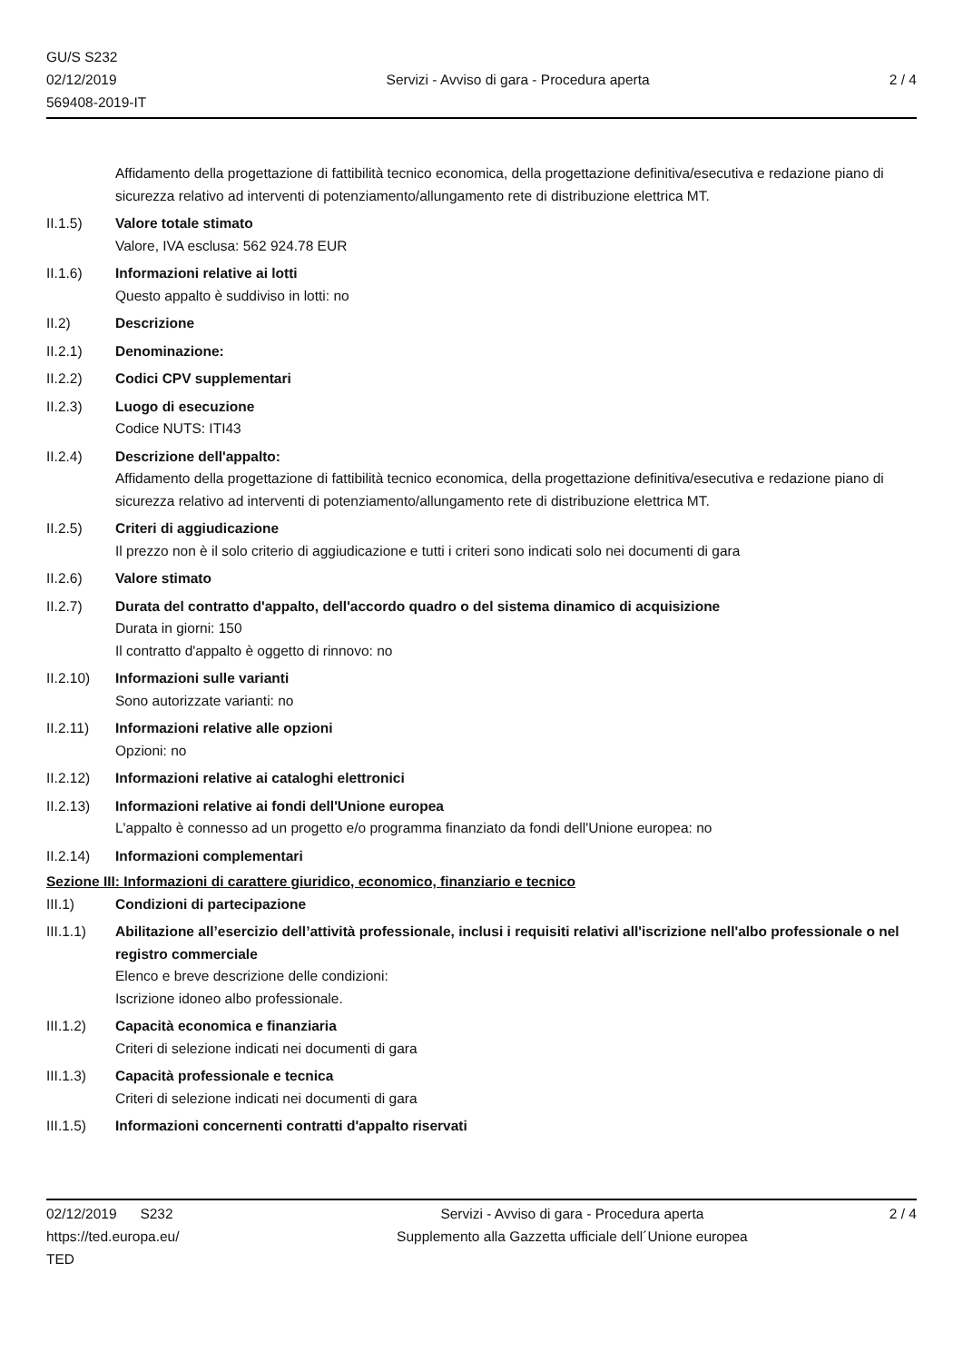GU/S S232
02/12/2019
569408-2019-IT
Servizi - Avviso di gara - Procedura aperta
2 / 4
Affidamento della progettazione di fattibilità tecnico economica, della progettazione definitiva/esecutiva e redazione piano di sicurezza relativo ad interventi di potenziamento/allungamento rete di distribuzione elettrica MT.
II.1.5) Valore totale stimato
Valore, IVA esclusa: 562 924.78 EUR
II.1.6) Informazioni relative ai lotti
Questo appalto è suddiviso in lotti: no
II.2) Descrizione
II.2.1) Denominazione:
II.2.2) Codici CPV supplementari
II.2.3) Luogo di esecuzione
Codice NUTS: ITI43
II.2.4) Descrizione dell'appalto:
Affidamento della progettazione di fattibilità tecnico economica, della progettazione definitiva/esecutiva e redazione piano di sicurezza relativo ad interventi di potenziamento/allungamento rete di distribuzione elettrica MT.
II.2.5) Criteri di aggiudicazione
Il prezzo non è il solo criterio di aggiudicazione e tutti i criteri sono indicati solo nei documenti di gara
II.2.6) Valore stimato
II.2.7) Durata del contratto d'appalto, dell'accordo quadro o del sistema dinamico di acquisizione
Durata in giorni: 150
Il contratto d'appalto è oggetto di rinnovo: no
II.2.10) Informazioni sulle varianti
Sono autorizzate varianti: no
II.2.11) Informazioni relative alle opzioni
Opzioni: no
II.2.12) Informazioni relative ai cataloghi elettronici
II.2.13) Informazioni relative ai fondi dell'Unione europea
L'appalto è connesso ad un progetto e/o programma finanziato da fondi dell'Unione europea: no
II.2.14) Informazioni complementari
Sezione III: Informazioni di carattere giuridico, economico, finanziario e tecnico
III.1) Condizioni di partecipazione
III.1.1) Abilitazione all’esercizio dell’attività professionale, inclusi i requisiti relativi all'iscrizione nell'albo professionale o nel registro commerciale
Elenco e breve descrizione delle condizioni:
Iscrizione idoneo albo professionale.
III.1.2) Capacità economica e finanziaria
Criteri di selezione indicati nei documenti di gara
III.1.3) Capacità professionale e tecnica
Criteri di selezione indicati nei documenti di gara
III.1.5) Informazioni concernenti contratti d'appalto riservati
02/12/2019 S232
https://ted.europa.eu/
TED
Servizi - Avviso di gara - Procedura aperta
Supplemento alla Gazzetta ufficiale dell´Unione europea
2 / 4